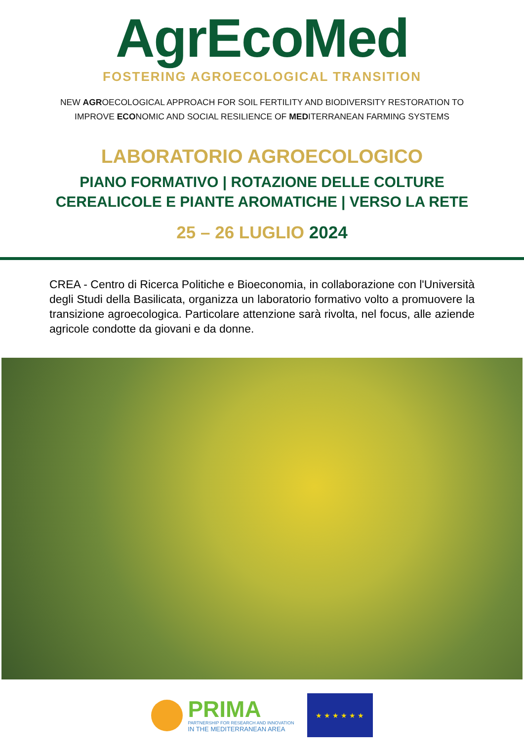AgrEcoMed
FOSTERING AGROECOLOGICAL TRANSITION
NEW AGROECOLOGICAL APPROACH FOR SOIL FERTILITY AND BIODIVERSITY RESTORATION TO
IMPROVE ECONOMIC AND SOCIAL RESILIENCE OF MEDITERRANEAN FARMING SYSTEMS
LABORATORIO AGROECOLOGICO
PIANO FORMATIVO | ROTAZIONE DELLE COLTURE
CEREALICOLE E PIANTE AROMATICHE | VERSO LA RETE
25 – 26 LUGLIO 2024
CREA - Centro di Ricerca Politiche e Bioeconomia, in collaborazione con l'Università degli Studi della Basilicata, organizza un laboratorio formativo volto a promuovere la transizione agroecologica. Particolare attenzione sarà rivolta, nel focus, alle aziende agricole condotte da giovani e da donne.
PRIMA
PARTNERSHIP FOR RESEARCH AND INNOVATION
IN THE MEDITERRANEAN AREA
★ ★ ★ ★ ★ ★